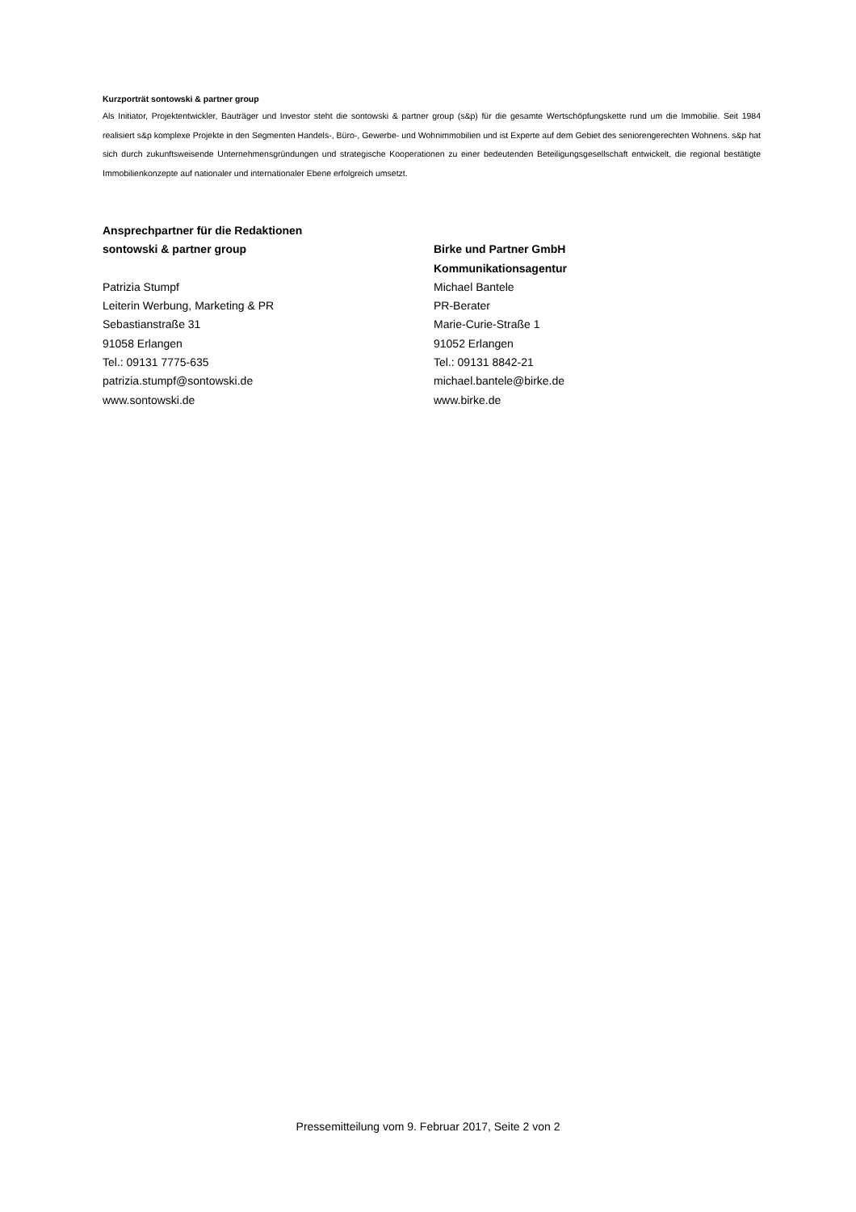Kurzporträt sontowski & partner group
Als Initiator, Projektentwickler, Bauträger und Investor steht die sontowski & partner group (s&p) für die gesamte Wertschöpfungskette rund um die Immobilie. Seit 1984 realisiert s&p komplexe Projekte in den Segmenten Handels-, Büro-, Gewerbe- und Wohnimmobilien und ist Experte auf dem Gebiet des seniorengerechten Wohnens. s&p hat sich durch zukunftsweisende Unternehmensgründungen und strategische Kooperationen zu einer bedeutenden Beteiligungsgesellschaft entwickelt, die regional bestätigte Immobilienkonzepte auf nationaler und internationaler Ebene erfolgreich umsetzt.
Ansprechpartner für die Redaktionen
sontowski & partner group
Patrizia Stumpf
Leiterin Werbung, Marketing & PR
Sebastianstraße 31
91058 Erlangen
Tel.: 09131 7775-635
patrizia.stumpf@sontowski.de
www.sontowski.de
Birke und Partner GmbH
Kommunikationsagentur
Michael Bantele
PR-Berater
Marie-Curie-Straße 1
91052 Erlangen
Tel.: 09131 8842-21
michael.bantele@birke.de
www.birke.de
Pressemitteilung vom 9. Februar 2017, Seite 2 von 2